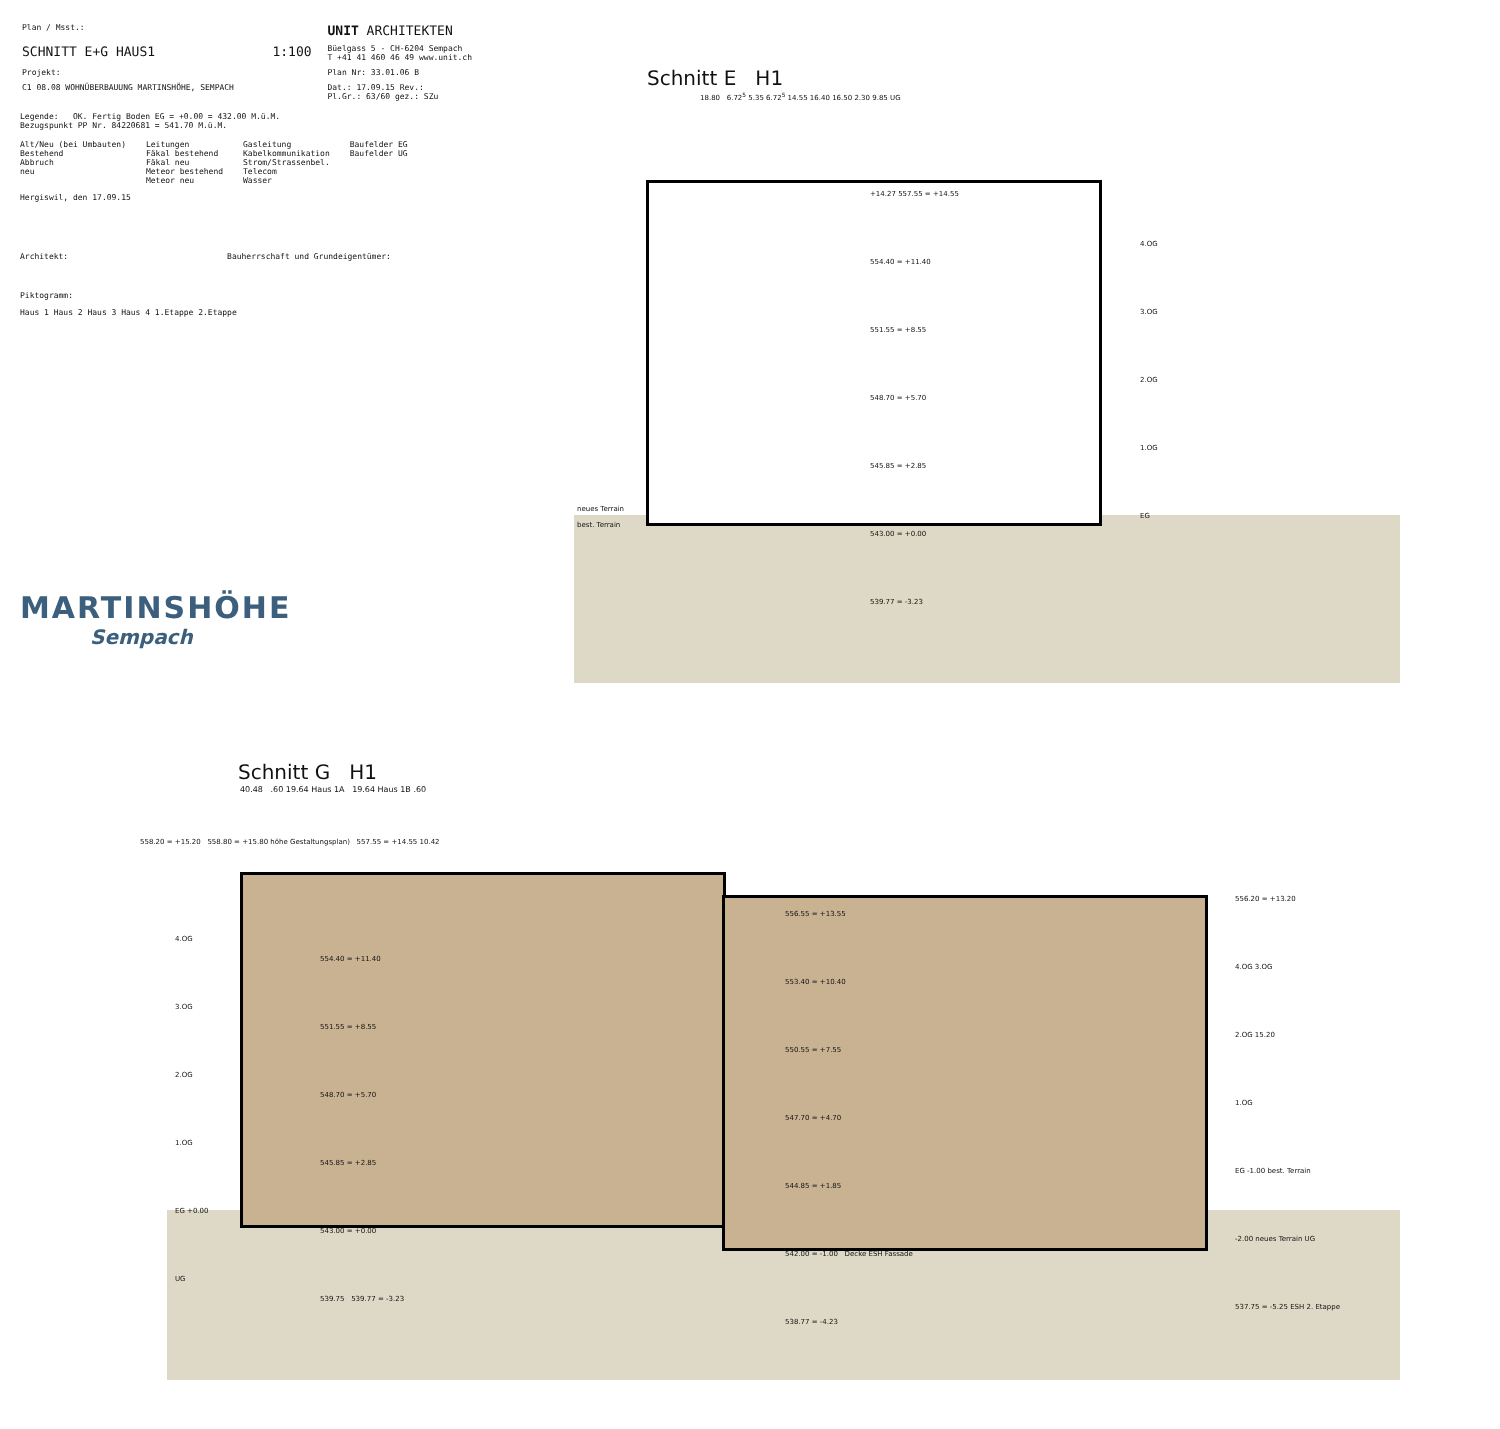| Plan / Msst.: | UNIT ARCHITEKTEN |
| SCHNITT E+G HAUS1 1:100 | Büelgass 5 - CH-6204 Sempach T +41 41 460 46 49 www.unit.ch |
| Projekt: | Plan Nr: 33.01.06 B |
| C1 08.08 WOHNÜBERBAUUNG MARTINSHÖHE, SEMPACH | Dat.: 17.09.15 Rev.: Pl.Gr.: 63/60 gez.: SZu |
Legende: OK. Fertig Boden EG = +0.00 = 432.00 M.ü.M.
Bezugspunkt PP Nr. 84220681 = 541.70 M.ü.M.
Alt/Neu (bei Umbauten)
Bestehend
Abbruch
neu
Leitungen
Fäkal bestehend
Fäkal neu
Meteor bestehend
Meteor neu
Gasleitung
Kabelkommunikation
Strom/Strassenbel.
Telecom
Wasser
Baufelder EG
Baufelder UG
Hergiswil, den 17.09.15
Architekt: Bauherrschaft und Grundeigentümer:
Piktogramm:
Haus 1 Haus 2 Haus 3 Haus 4 1.Etappe 2.Etappe
MARTINSHÖHE
Sempach
Schnitt E H1
4.OG
3.OG
2.OG
1.OG
EG
+14.27 557.55 = +14.55
554.40 = +11.40
551.55 = +8.55
548.70 = +5.70
545.85 = +2.85
543.00 = +0.00
539.77 = -3.23
neues Terrain
best. Terrain
18.80 6.72<sup>5</sup> 5.35 6.72<sup>5</sup> 14.55 16.40 16.50 2.30 9.85 UG
Schnitt G H1
40.48 .60 19.64 Haus 1A 19.64 Haus 1B .60
558.20 = +15.20 558.80 = +15.80 höhe Gestaltungsplan) 557.55 = +14.55 10.42
4.OG
3.OG
2.OG
1.OG
EG +0.00
UG
554.40 = +11.40
551.55 = +8.55
548.70 = +5.70
545.85 = +2.85
543.00 = +0.00
539.75 539.77 = -3.23
556.55 = +13.55
553.40 = +10.40
550.55 = +7.55
547.70 = +4.70
544.85 = +1.85
542.00 = -1.00 Decke ESH Fassade
538.77 = -4.23
556.20 = +13.20
4.OG 3.OG
2.OG 15.20
1.OG
EG -1.00 best. Terrain
-2.00 neues Terrain UG
537.75 = -5.25 ESH 2. Etappe